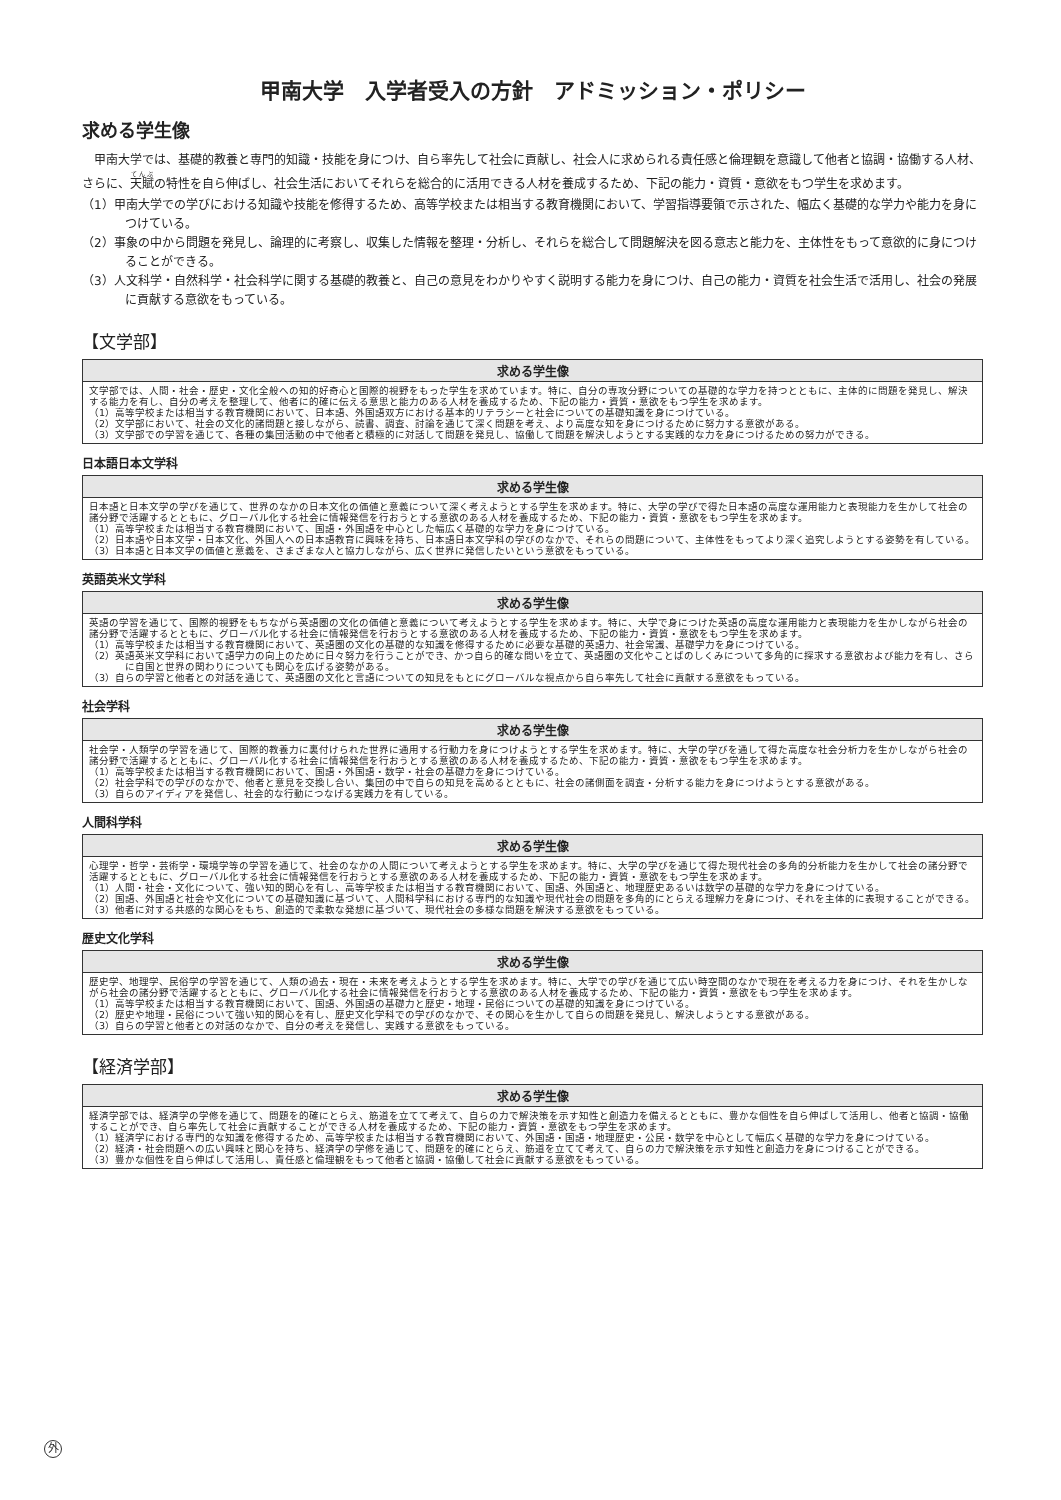甲南大学　入学者受入の方針　アドミッション・ポリシー
求める学生像
甲南大学では、基礎的教養と専門的知識・技能を身につけ、自ら率先して社会に貢献し、社会人に求められる責任感と倫理観を意識して他者と協調・協働する人材、さらに、天賦の特性を自ら伸ばし、社会生活においてそれらを総合的に活用できる人材を養成するため、下記の能力・資質・意欲をもつ学生を求めます。
（1）甲南大学での学びにおける知識や技能を修得するため、高等学校または相当する教育機関において、学習指導要領で示された、幅広く基礎的な学力や能力を身につけている。
（2）事象の中から問題を発見し、論理的に考察し、収集した情報を整理・分析し、それらを総合して問題解決を図る意志と能力を、主体性をもって意欲的に身につけることができる。
（3）人文科学・自然科学・社会科学に関する基礎的教養と、自己の意見をわかりやすく説明する能力を身につけ、自己の能力・資質を社会生活で活用し、社会の発展に貢献する意欲をもっている。
【文学部】
| 求める学生像 |
| --- |
| 文学部では、人間・社会・歴史・文化全般への知的好奇心と国際的視野をもった学生を求めています。特に、自分の専攻分野についての基礎的な学力を持つとともに、主体的に問題を発見し、解決する能力を有し、自分の考えを整理して、他者に的確に伝える意思と能力のある人材を養成するため、下記の能力・資質・意欲をもつ学生を求めます。 （1）高等学校または相当する教育機関において、日本語、外国語双方における基本的リテラシーと社会についての基礎知識を身につけている。 （2）文学部において、社会の文化的諸問題と接しながら、読書、調査、討論を通じて深く問題を考え、より高度な知を身につけるために努力する意欲がある。 （3）文学部での学習を通じて、各種の集団活動の中で他者と積極的に対話して問題を発見し、協働して問題を解決しようとする実践的な力を身につけるための努力ができる。 |
日本語日本文学科
| 求める学生像 |
| --- |
| 日本語と日本文学の学びを通じて、世界のなかの日本文化の価値と意義について深く考えようとする学生を求めます。特に、大学の学びで得た日本語の高度な運用能力と表現能力を生かして社会の諸分野で活躍するとともに、グローバル化する社会に情報発信を行おうとする意欲のある人材を養成するため、下記の能力・資質・意欲をもつ学生を求めます。 （1）高等学校または相当する教育機関において、国語・外国語を中心とした幅広く基礎的な学力を身につけている。 （2）日本語や日本文学・日本文化、外国人への日本語教育に興味を持ち、日本語日本文学科の学びのなかで、それらの問題について、主体性をもってより深く追究しようとする姿勢を有している。 （3）日本語と日本文学の価値と意義を、さまざまな人と協力しながら、広く世界に発信したいという意欲をもっている。 |
英語英米文学科
| 求める学生像 |
| --- |
| 英語の学習を通じて、国際的視野をもちながら英語圏の文化の価値と意義について考えようとする学生を求めます。特に、大学で身につけた英語の高度な運用能力と表現能力を生かしながら社会の諸分野で活躍するとともに、グローバル化する社会に情報発信を行おうとする意欲のある人材を養成するため、下記の能力・資質・意欲をもつ学生を求めます。 （1）高等学校または相当する教育機関において、英語圏の文化の基礎的な知識を修得するために必要な基礎的英語力、社会常識、基礎学力を身につけている。 （2）英語英米文学科において語学力の向上のために日々努力を行うことができ、かつ自ら的確な問いを立て、英語圏の文化やことばのしくみについて多角的に探求する意欲および能力を有し、さらに自国と世界の関わりについても関心を広げる姿勢がある。 （3）自らの学習と他者との対話を通じて、英語圏の文化と言語についての知見をもとにグローバルな視点から自ら率先して社会に貢献する意欲をもっている。 |
社会学科
| 求める学生像 |
| --- |
| 社会学・人類学の学習を通じて、国際的教養力に裏付けられた世界に通用する行動力を身につけようとする学生を求めます。特に、大学の学びを通して得た高度な社会分析力を生かしながら社会の諸分野で活躍するとともに、グローバル化する社会に情報発信を行おうとする意欲のある人材を養成するため、下記の能力・資質・意欲をもつ学生を求めます。 （1）高等学校または相当する教育機関において、国語・外国語・数学・社会の基礎力を身につけている。 （2）社会学科での学びのなかで、他者と意見を交換し合い、集団の中で自らの知見を高めるとともに、社会の諸側面を調査・分析する能力を身につけようとする意欲がある。 （3）自らのアイディアを発信し、社会的な行動につなげる実践力を有している。 |
人間科学科
| 求める学生像 |
| --- |
| 心理学・哲学・芸術学・環境学等の学習を通じて、社会のなかの人間について考えようとする学生を求めます。特に、大学の学びを通じて得た現代社会の多角的分析能力を生かして社会の諸分野で活躍するとともに、グローバル化する社会に情報発信を行おうとする意欲のある人材を養成するため、下記の能力・資質・意欲をもつ学生を求めます。 （1）人間・社会・文化について、強い知的関心を有し、高等学校または相当する教育機関において、国語、外国語と、地理歴史あるいは数学の基礎的な学力を身につけている。 （2）国語、外国語と社会や文化についての基礎知識に基づいて、人間科学科における専門的な知識や現代社会の問題を多角的にとらえる理解力を身につけ、それを主体的に表現することができる。 （3）他者に対する共感的な関心をもち、創造的で柔軟な発想に基づいて、現代社会の多様な問題を解決する意欲をもっている。 |
歴史文化学科
| 求める学生像 |
| --- |
| 歴史学、地理学、民俗学の学習を通じて、人類の過去・現在・未来を考えようとする学生を求めます。特に、大学での学びを通じて広い時空間のなかで現在を考える力を身につけ、それを生かしながら社会の諸分野で活躍するとともに、グローバル化する社会に情報発信を行おうとする意欲のある人材を養成するため、下記の能力・資質・意欲をもつ学生を求めます。 （1）高等学校または相当する教育機関において、国語、外国語の基礎力と歴史・地理・民俗についての基礎的知識を身につけている。 （2）歴史や地理・民俗について強い知的関心を有し、歴史文化学科での学びのなかで、その関心を生かして自らの問題を発見し、解決しようとする意欲がある。 （3）自らの学習と他者との対話のなかで、自分の考えを発信し、実践する意欲をもっている。 |
【経済学部】
| 求める学生像 |
| --- |
| 経済学部では、経済学の学修を通じて、問題を的確にとらえ、筋道を立てて考えて、自らの力で解決策を示す知性と創造力を備えるとともに、豊かな個性を自ら伸ばして活用し、他者と協調・協働することができ、自ら率先して社会に貢献することができる人材を養成するため、下記の能力・資質・意欲をもつ学生を求めます。 （1）経済学における専門的な知識を修得するため、高等学校または相当する教育機関において、外国語・国語・地理歴史・公民・数学を中心として幅広く基礎的な学力を身につけている。 （2）経済・社会問題への広い興味と関心を持ち、経済学の学修を通じて、問題を的確にとらえ、筋道を立てて考えて、自らの力で解決策を示す知性と創造力を身につけることができる。 （3）豊かな個性を自ら伸ばして活用し、責任感と倫理観をもって他者と協調・協働して社会に貢献する意欲をもっている。 |
外